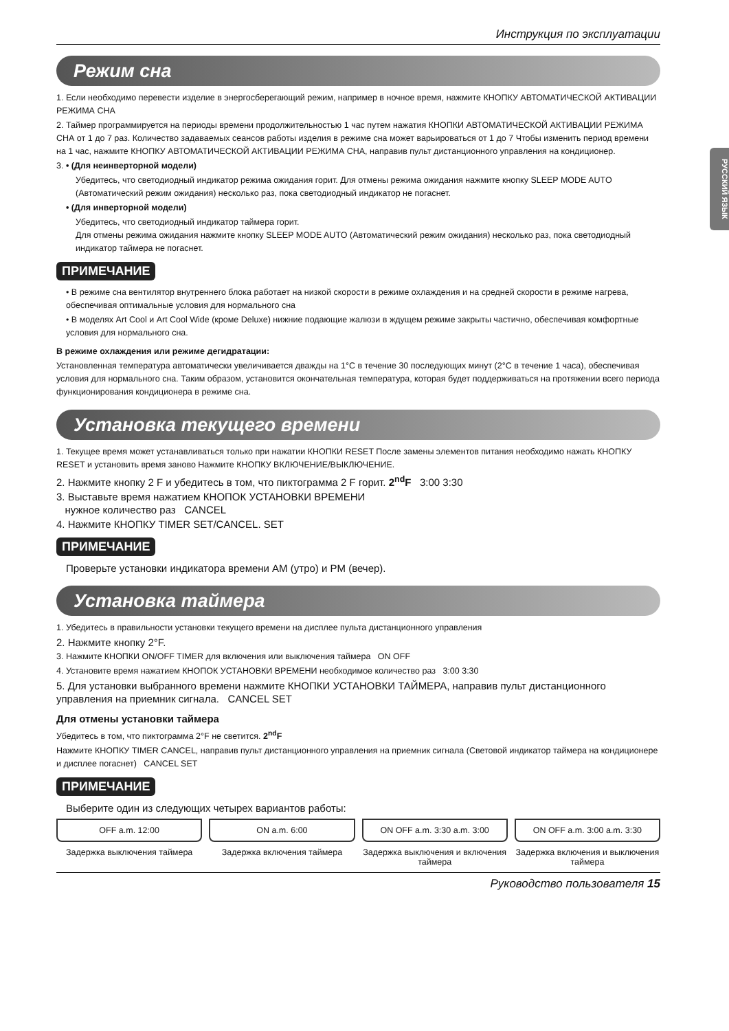РУССКИЙ ЯЗЫК
Инструкция по эксплуатации
Режим сна
1. Если необходимо перевести изделие в энергосберегающий режим, например в ночное время, нажмите КНОПКУ АВТОМАТИЧЕСКОЙ АКТИВАЦИИ РЕЖИМА СНА
2. Таймер программируется на периоды времени продолжительностью 1 час путем нажатия КНОПКИ АВТОМАТИЧЕСКОЙ АКТИВАЦИИ РЕЖИМА СНА от 1 до 7 раз. Количество задаваемых сеансов работы изделия в режиме сна может варьироваться от 1 до 7 Чтобы изменить период времени на 1 час, нажмите КНОПКУ АВТОМАТИЧЕСКОЙ АКТИВАЦИИ РЕЖИМА СНА, направив пульт дистанционного управления на кондиционер.
3. • (Для неинверторной модели)
Убедитесь, что светодиодный индикатор режима ожидания горит. Для отмены режима ожидания нажмите кнопку SLEEP MODE AUTO (Автоматический режим ожидания) несколько раз, пока светодиодный индикатор не погаснет.
• (Для инверторной модели)
Убедитесь, что светодиодный индикатор таймера горит.
Для отмены режима ожидания нажмите кнопку SLEEP MODE AUTO (Автоматический режим ожидания) несколько раз, пока светодиодный индикатор таймера не погаснет.
ПРИМЕЧАНИЕ
• В режиме сна вентилятор внутреннего блока работает на низкой скорости в режиме охлаждения и на средней скорости в режиме нагрева, обеспечивая оптимальные условия для нормального сна
• В моделях Art Cool и Art Cool Wide (кроме Deluxe) нижние подающие жалюзи в ждущем режиме закрыты частично, обеспечивая комфортные условия для нормального сна.
В режиме охлаждения или режиме дегидратации:
Установленная температура автоматически увеличивается дважды на 1°C в течение 30 последующих минут (2°C в течение 1 часа), обеспечивая условия для нормального сна. Таким образом, установится окончательная температура, которая будет поддерживаться на протяжении всего периода функционирования кондиционера в режиме сна.
Установка текущего времени
1. Текущее время может устанавливаться только при нажатии КНОПКИ RESET После замены элементов питания необходимо нажать КНОПКУ RESET и установить время заново Нажмите КНОПКУ ВКЛЮЧЕНИЕ/ВЫКЛЮЧЕНИЕ.
2. Нажмите кнопку 2 F и убедитесь в том, что пиктограмма 2 F горит. 2<sup>nd</sup>F 3:00 3:30
3. Выставьте время нажатием КНОПОК УСТАНОВКИ ВРЕМЕНИ
нужное количество раз CANCEL
4. Нажмите КНОПКУ TIMER SET/CANCEL. SET
ПРИМЕЧАНИЕ
Проверьте установки индикатора времени AM (утро) и PM (вечер).
Установка таймера
1. Убедитесь в правильности установки текущего времени на дисплее пульта дистанционного управления
2. Нажмите кнопку 2°F.
3. Нажмите КНОПКИ ON/OFF TIMER для включения или выключения таймера ON OFF
4. Установите время нажатием КНОПОК УСТАНОВКИ ВРЕМЕНИ необходимое количество раз 3:00 3:30
5. Для установки выбранного времени нажмите КНОПКИ УСТАНОВКИ ТАЙМЕРА, направив пульт дистанционного управления на приемник сигнала. CANCEL SET
Для отмены установки таймера
Убедитесь в том, что пиктограмма 2°F не светится. 2<sup>nd</sup>F
Нажмите КНОПКУ TIMER CANCEL, направив пульт дистанционного управления на приемник сигнала (Световой индикатор таймера на кондиционере и дисплее погаснет) CANCEL SET
ПРИМЕЧАНИЕ
Выберите один из следующих четырех вариантов работы:
OFF a.m. 12:00
Задержка выключения таймера
ON a.m. 6:00
Задержка включения таймера
ON OFF a.m. 3:30 a.m. 3:00
Задержка выключения и включения таймера
ON OFF a.m. 3:00 a.m. 3:30
Задержка включения и выключения таймера
Руководство пользователя 15